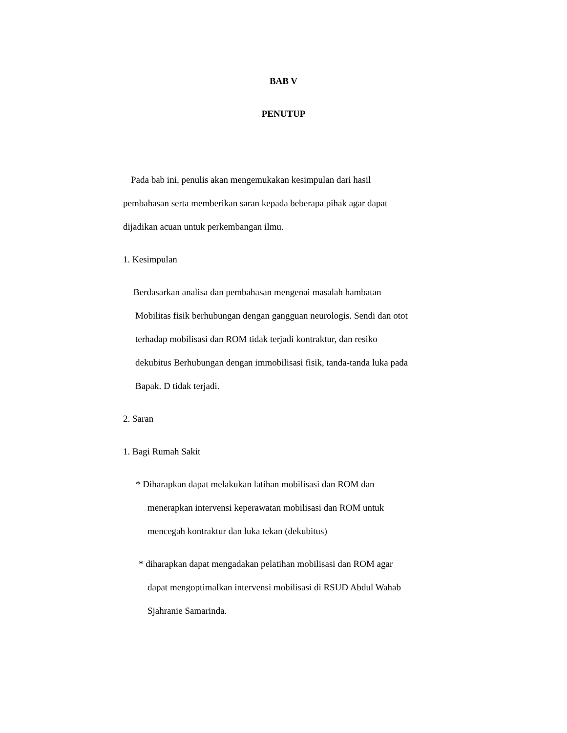BAB V
PENUTUP
Pada bab ini, penulis akan mengemukakan kesimpulan dari hasil
pembahasan serta memberikan saran kepada beberapa pihak agar dapat
dijadikan acuan untuk perkembangan ilmu.
1. Kesimpulan
Berdasarkan analisa dan pembahasan mengenai masalah hambatan
Mobilitas fisik berhubungan dengan gangguan neurologis. Sendi dan otot
terhadap mobilisasi dan ROM tidak terjadi kontraktur, dan resiko
dekubitus Berhubungan dengan immobilisasi fisik, tanda-tanda luka pada
Bapak. D tidak terjadi.
2. Saran
1. Bagi Rumah Sakit
* Diharapkan dapat melakukan latihan mobilisasi dan ROM dan
menerapkan intervensi keperawatan mobilisasi dan ROM untuk
mencegah kontraktur dan luka tekan (dekubitus)
* diharapkan dapat mengadakan pelatihan mobilisasi dan ROM agar
dapat mengoptimalkan intervensi mobilisasi di RSUD Abdul Wahab
Sjahranie Samarinda.